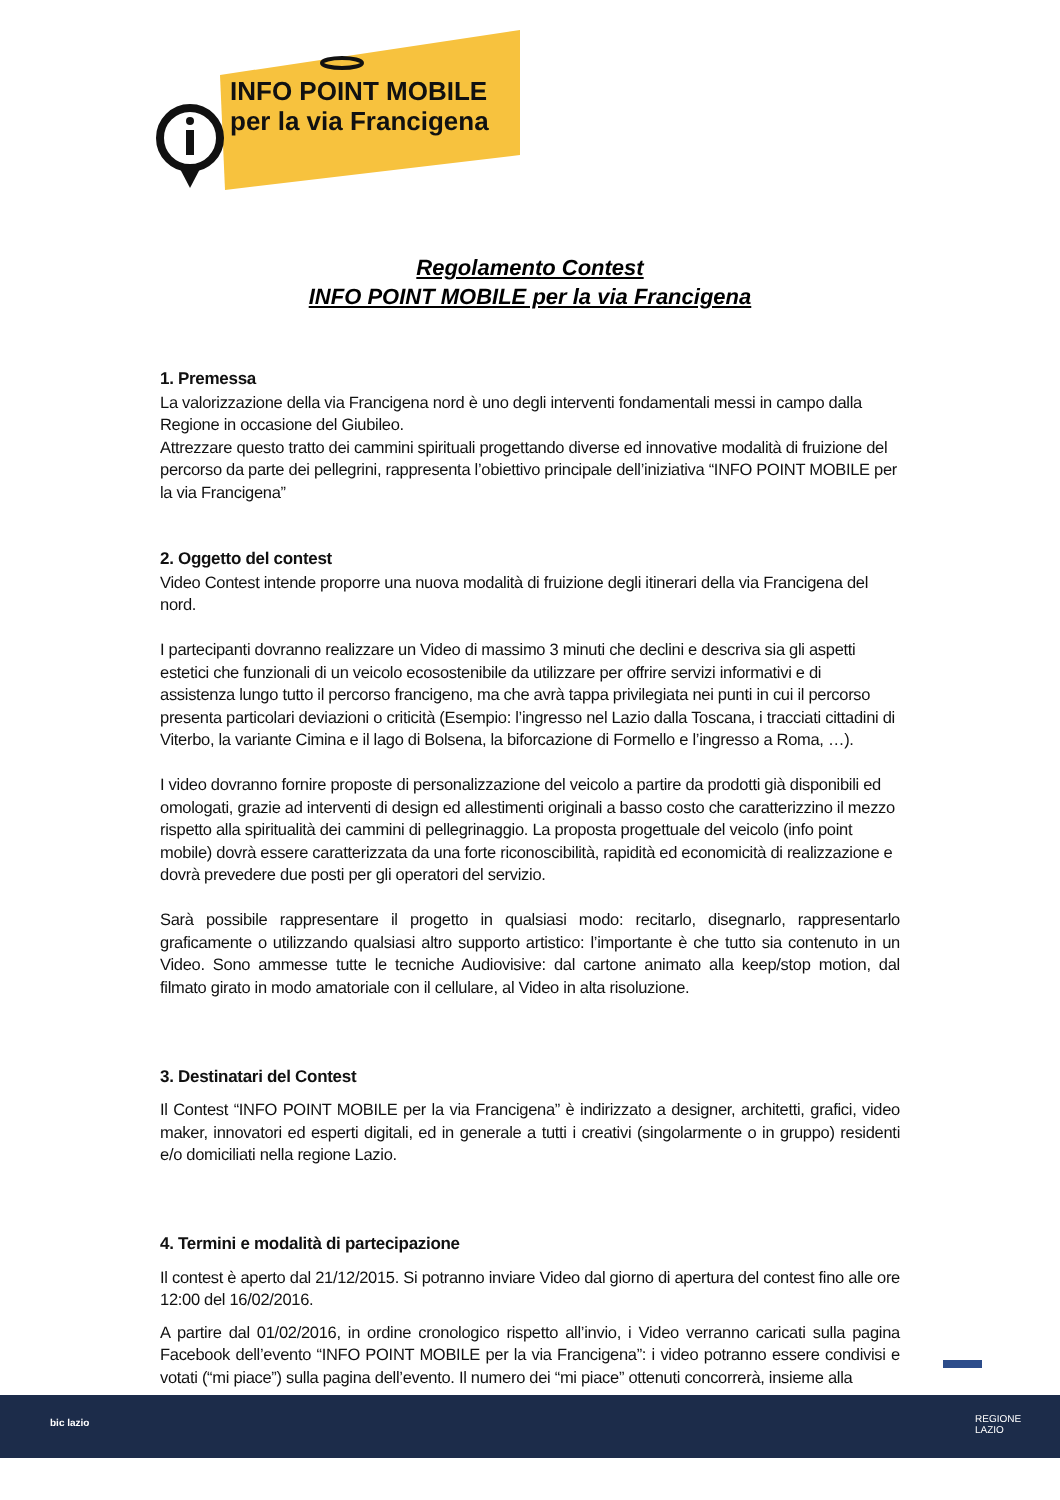INFO POINT MOBILE
per la via Francigena
Regolamento Contest
INFO POINT MOBILE per la via Francigena
1. Premessa
La valorizzazione della via Francigena nord è uno degli interventi fondamentali messi in campo dalla Regione in occasione del Giubileo.
Attrezzare questo tratto dei cammini spirituali progettando diverse ed innovative modalità di fruizione del percorso da parte dei pellegrini, rappresenta l’obiettivo principale dell’iniziativa “INFO POINT MOBILE per la via Francigena”
2. Oggetto del contest
Video Contest intende proporre una nuova modalità di fruizione degli itinerari della via Francigena del nord.
I partecipanti dovranno realizzare un Video di massimo 3 minuti che declini e descriva sia gli aspetti estetici che funzionali di un veicolo ecosostenibile da utilizzare per offrire servizi informativi e di assistenza lungo tutto il percorso francigeno, ma che avrà tappa privilegiata nei punti in cui il percorso presenta particolari deviazioni o criticità (Esempio: l’ingresso nel Lazio dalla Toscana, i tracciati cittadini di Viterbo, la variante Cimina e il lago di Bolsena, la biforcazione di Formello e l’ingresso a Roma, …).
I video dovranno fornire proposte di personalizzazione del veicolo a partire da prodotti già disponibili ed omologati, grazie ad interventi di design ed allestimenti originali a basso costo che caratterizzino il mezzo rispetto alla spiritualità dei cammini di pellegrinaggio. La proposta progettuale del veicolo (info point mobile) dovrà essere caratterizzata da una forte riconoscibilità, rapidità ed economicità di realizzazione e dovrà prevedere due posti per gli operatori del servizio.
Sarà possibile rappresentare il progetto in qualsiasi modo: recitarlo, disegnarlo, rappresentarlo graficamente o utilizzando qualsiasi altro supporto artistico: l’importante è che tutto sia contenuto in un Video. Sono ammesse tutte le tecniche Audiovisive: dal cartone animato alla keep/stop motion, dal filmato girato in modo amatoriale con il cellulare, al Video in alta risoluzione.
3. Destinatari del Contest
Il Contest “INFO POINT MOBILE per la via Francigena” è indirizzato a designer, architetti, grafici, video maker, innovatori ed esperti digitali, ed in generale a tutti i creativi (singolarmente o in gruppo) residenti e/o domiciliati nella regione Lazio.
4. Termini e modalità di partecipazione
Il contest è aperto dal 21/12/2015. Si potranno inviare Video dal giorno di apertura del contest fino alle ore 12:00 del 16/02/2016.
A partire dal 01/02/2016, in ordine cronologico rispetto all’invio, i Video verranno caricati sulla pagina Facebook dell’evento “INFO POINT MOBILE per la via Francigena”: i video potranno essere condivisi e votati (“mi piace”) sulla pagina dell’evento. Il numero dei “mi piace” ottenuti concorrerà, insieme alla
bic lazio REGIONE
LAZIO